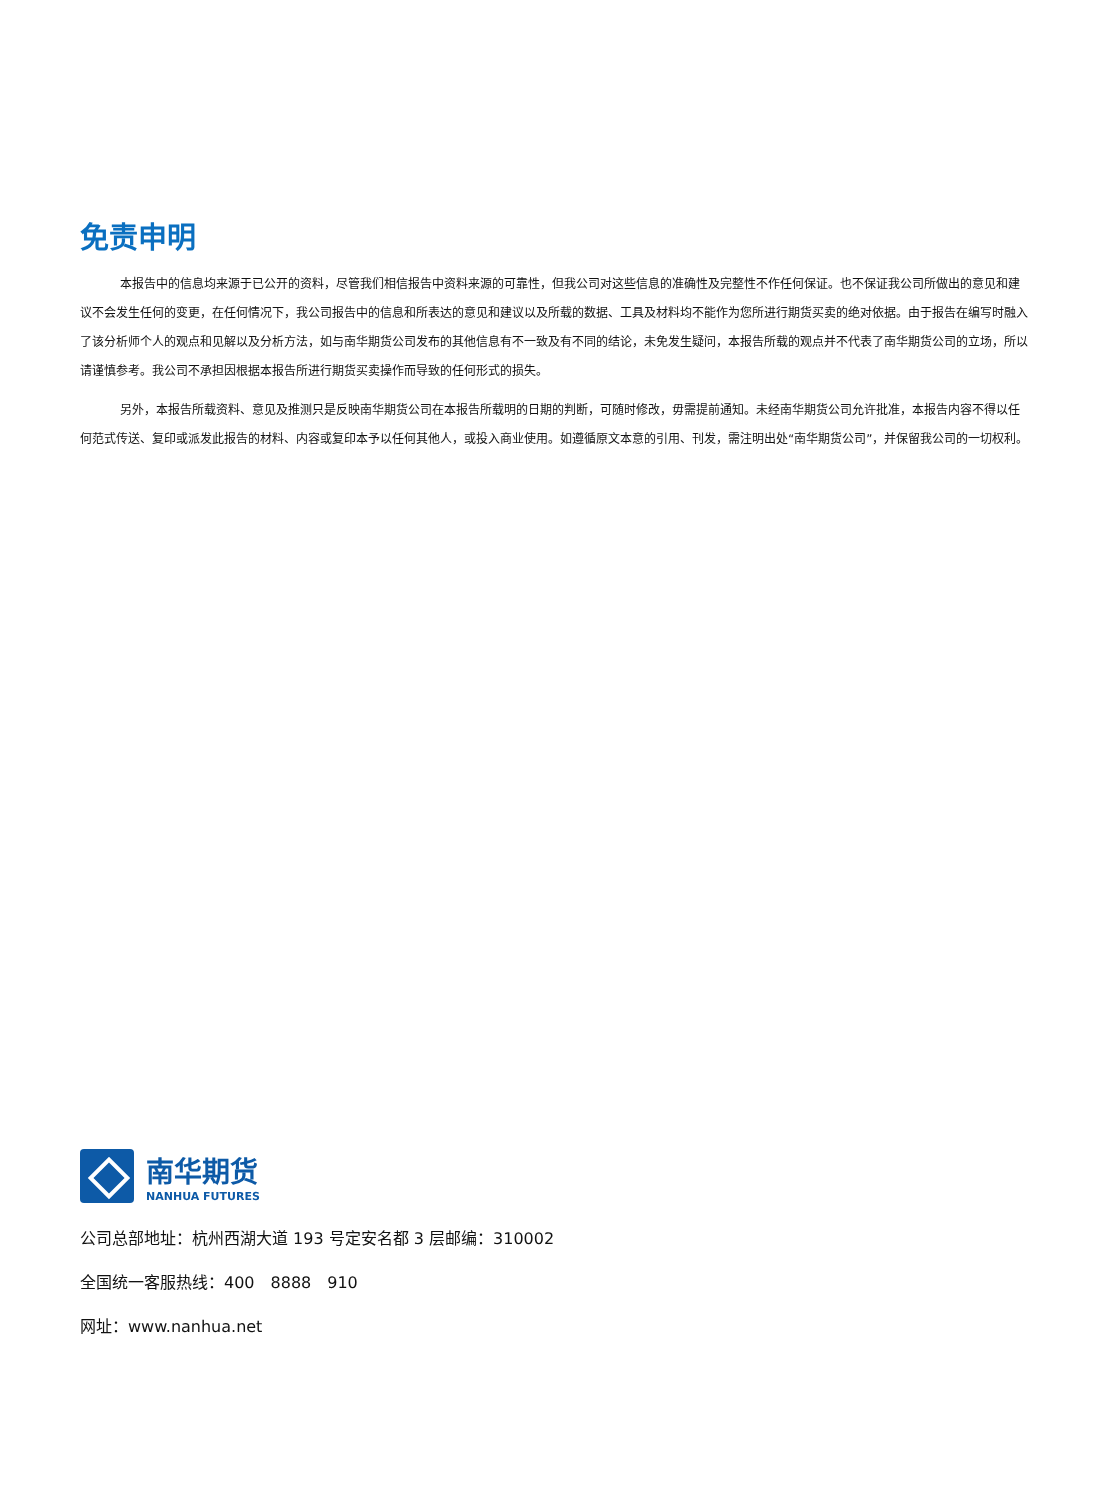免责申明
本报告中的信息均来源于已公开的资料，尽管我们相信报告中资料来源的可靠性，但我公司对这些信息的准确性及完整性不作任何保证。也不保证我公司所做出的意见和建议不会发生任何的变更，在任何情况下，我公司报告中的信息和所表达的意见和建议以及所载的数据、工具及材料均不能作为您所进行期货买卖的绝对依据。由于报告在编写时融入了该分析师个人的观点和见解以及分析方法，如与南华期货公司发布的其他信息有不一致及有不同的结论，未免发生疑问，本报告所载的观点并不代表了南华期货公司的立场，所以请谨慎参考。我公司不承担因根据本报告所进行期货买卖操作而导致的任何形式的损失。
另外，本报告所载资料、意见及推测只是反映南华期货公司在本报告所载明的日期的判断，可随时修改，毋需提前通知。未经南华期货公司允许批准，本报告内容不得以任何范式传送、复印或派发此报告的材料、内容或复印本予以任何其他人，或投入商业使用。如遵循原文本意的引用、刊发，需注明出处“南华期货公司”，并保留我公司的一切权利。
南华期货
NANHUA FUTURES
公司总部地址：杭州西湖大道 193 号定安名都 3 层邮编：310002
全国统一客服热线：400　8888　910
网址：www.nanhua.net